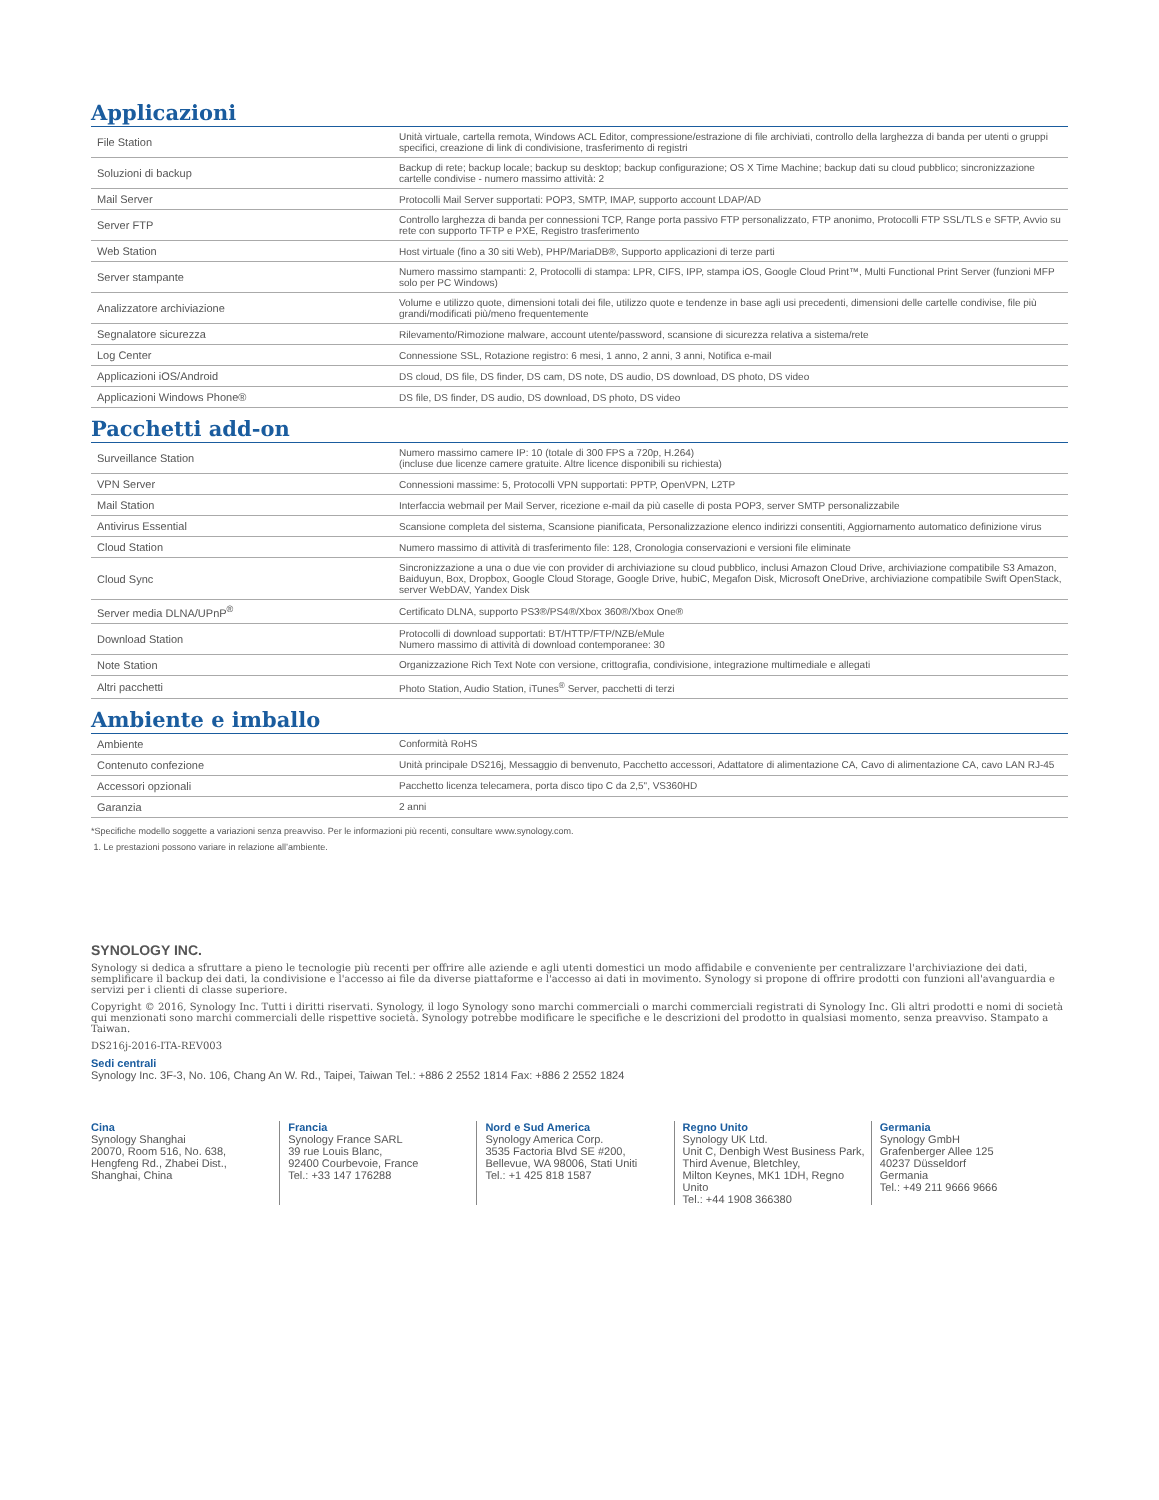Applicazioni
| File Station | Unità virtuale, cartella remota, Windows ACL Editor, compressione/estrazione di file archiviati, controllo della larghezza di banda per utenti o gruppi specifici, creazione di link di condivisione, trasferimento di registri |
| Soluzioni di backup | Backup di rete; backup locale; backup su desktop; backup configurazione; OS X Time Machine; backup dati su cloud pubblico; sincronizzazione cartelle condivise - numero massimo attività: 2 |
| Mail Server | Protocolli Mail Server supportati: POP3, SMTP, IMAP, supporto account LDAP/AD |
| Server FTP | Controllo larghezza di banda per connessioni TCP, Range porta passivo FTP personalizzato, FTP anonimo, Protocolli FTP SSL/TLS e SFTP, Avvio su rete con supporto TFTP e PXE, Registro trasferimento |
| Web Station | Host virtuale (fino a 30 siti Web), PHP/MariaDB®, Supporto applicazioni di terze parti |
| Server stampante | Numero massimo stampanti: 2, Protocolli di stampa: LPR, CIFS, IPP, stampa iOS, Google Cloud Print™, Multi Functional Print Server (funzioni MFP solo per PC Windows) |
| Analizzatore archiviazione | Volume e utilizzo quote, dimensioni totali dei file, utilizzo quote e tendenze in base agli usi precedenti, dimensioni delle cartelle condivise, file più grandi/modificati più/meno frequentemente |
| Segnalatore sicurezza | Rilevamento/Rimozione malware, account utente/password, scansione di sicurezza relativa a sistema/rete |
| Log Center | Connessione SSL, Rotazione registro: 6 mesi, 1 anno, 2 anni, 3 anni, Notifica e-mail |
| Applicazioni iOS/Android | DS cloud, DS file, DS finder, DS cam, DS note, DS audio, DS download, DS photo, DS video |
| Applicazioni Windows Phone® | DS file, DS finder, DS audio, DS download, DS photo, DS video |
Pacchetti add-on
| Surveillance Station | Numero massimo camere IP: 10 (totale di 300 FPS a 720p, H.264) (incluse due licenze camere gratuite. Altre licence disponibili su richiesta) |
| VPN Server | Connessioni massime: 5, Protocolli VPN supportati: PPTP, OpenVPN, L2TP |
| Mail Station | Interfaccia webmail per Mail Server, ricezione e-mail da più caselle di posta POP3, server SMTP personalizzabile |
| Antivirus Essential | Scansione completa del sistema, Scansione pianificata, Personalizzazione elenco indirizzi consentiti, Aggiornamento automatico definizione virus |
| Cloud Station | Numero massimo di attività di trasferimento file: 128, Cronologia conservazioni e versioni file eliminate |
| Cloud Sync | Sincronizzazione a una o due vie con provider di archiviazione su cloud pubblico, inclusi Amazon Cloud Drive, archiviazione compatibile S3 Amazon, Baiduyun, Box, Dropbox, Google Cloud Storage, Google Drive, hubiC, Megafon Disk, Microsoft OneDrive, archiviazione compatibile Swift OpenStack, server WebDAV, Yandex Disk |
| Server media DLNA/UPnP<sup>®</sup> | Certificato DLNA, supporto PS3®/PS4®/Xbox 360®/Xbox One® |
| Download Station | Protocolli di download supportati: BT/HTTP/FTP/NZB/eMule Numero massimo di attività di download contemporanee: 30 |
| Note Station | Organizzazione Rich Text Note con versione, crittografia, condivisione, integrazione multimediale e allegati |
| Altri pacchetti | Photo Station, Audio Station, iTunes<sup>®</sup> Server, pacchetti di terzi |
Ambiente e imballo
| Ambiente | Conformità RoHS |
| Contenuto confezione | Unità principale DS216j, Messaggio di benvenuto, Pacchetto accessori, Adattatore di alimentazione CA, Cavo di alimentazione CA, cavo LAN RJ-45 |
| Accessori opzionali | Pacchetto licenza telecamera, porta disco tipo C da 2,5", VS360HD |
| Garanzia | 2 anni |
*Specifiche modello soggette a variazioni senza preavviso. Per le informazioni più recenti, consultare www.synology.com.
1. Le prestazioni possono variare in relazione all’ambiente.
SYNOLOGY INC.
Synology si dedica a sfruttare a pieno le tecnologie più recenti per offrire alle aziende e agli utenti domestici un modo affidabile e conveniente per centralizzare l'archiviazione dei dati, semplificare il backup dei dati, la condivisione e l'accesso ai file da diverse piattaforme e l'accesso ai dati in movimento. Synology si propone di offrire prodotti con funzioni all'avanguardia e servizi per i clienti di classe superiore.
Copyright © 2016, Synology Inc. Tutti i diritti riservati. Synology, il logo Synology sono marchi commerciali o marchi commerciali registrati di Synology Inc. Gli altri prodotti e nomi di società qui menzionati sono marchi commerciali delle rispettive società. Synology potrebbe modificare le specifiche e le descrizioni del prodotto in qualsiasi momento, senza preavviso. Stampato a Taiwan.
DS216j-2016-ITA-REV003
Sedi centrali
Synology Inc. 3F-3, No. 106, Chang An W. Rd., Taipei, Taiwan Tel.: +886 2 2552 1814 Fax: +886 2 2552 1824
Cina
Synology Shanghai
20070, Room 516, No. 638,
Hengfeng Rd., Zhabei Dist.,
Shanghai, China
Francia
Synology France SARL
39 rue Louis Blanc,
92400 Courbevoie, France
Tel.: +33 147 176288
Nord e Sud America
Synology America Corp.
3535 Factoria Blvd SE #200,
Bellevue, WA 98006, Stati Uniti
Tel.: +1 425 818 1587
Regno Unito
Synology UK Ltd.
Unit C, Denbigh West Business Park,
Third Avenue, Bletchley,
Milton Keynes, MK1 1DH, Regno Unito
Tel.: +44 1908 366380
Germania
Synology GmbH
Grafenberger Allee 125
40237 Düsseldorf
Germania
Tel.: +49 211 9666 9666